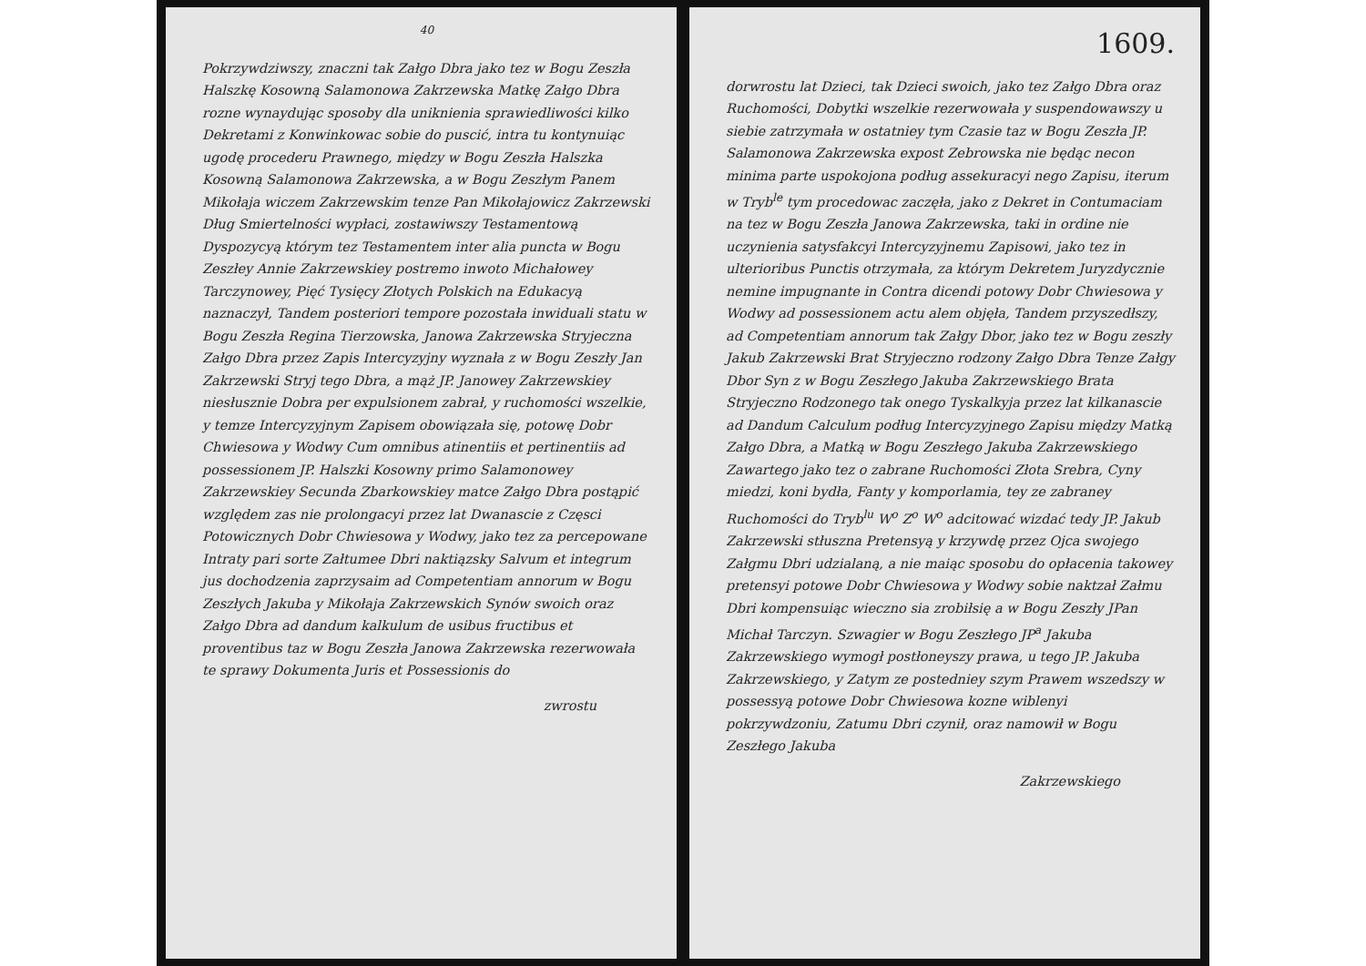40
Pokrzywdziwszy, znaczni tak Załgo Dbra jako tez w Bogu Zeszła Halszkę Kosowną Salamonowa Zakrzewska Matkę Załgo Dbra rozne wynaydując sposoby dla uniknienia sprawiedliwości kilko Dekretami z Konwinkowac sobie do puscić, intra tu kontynuiąc ugodę procederu Prawnego, między w Bogu Zeszła Halszka Kosowną Salamonowa Zakrzewska, a w Bogu Zeszłym Panem Mikołaja wiczem Zakrzewskim tenze Pan Mikołajowicz Zakrzewski Dług Smiertelności wypłaci, zostawiwszy Testamentową Dyspozycyą którym tez Testamentem inter alia puncta w Bogu Zeszłey Annie Zakrzewskiey postremo inwoto Michałowey Tarczynowey, Pięć Tysięcy Złotych Polskich na Edukacyą naznaczył, Tandem posteriori tempore pozostała inwiduali statu w Bogu Zeszła Regina Tierzowska, Janowa Zakrzewska Stryjeczna Załgo Dbra przez Zapis Intercyzyjny wyznała z w Bogu Zeszły Jan Zakrzewski Stryj tego Dbra, a mąż JP. Janowey Zakrzewskiey niesłusznie Dobra per expulsionem zabrał, y ruchomości wszelkie, y temze Intercyzyjnym Zapisem obowiązała się, potowę Dobr Chwiesowa y Wodwy Cum omnibus atinentiis et pertinentiis ad possessionem JP. Halszki Kosowny primo Salamonowey Zakrzewskiey Secunda Zbarkowskiey matce Załgo Dbra postąpić względem zas nie prolongacyi przez lat Dwanascie z Częsci Potowicznych Dobr Chwiesowa y Wodwy, jako tez za percepowane Intraty pari sorte Załtumee Dbri naktiązsky Salvum et integrum jus dochodzenia zaprzysaim ad Competentiam annorum w Bogu Zeszłych Jakuba y Mikołaja Zakrzewskich Synów swoich oraz Załgo Dbra ad dandum kalkulum de usibus fructibus et proventibus taz w Bogu Zeszła Janowa Zakrzewska rezerwowała te sprawy Dokumenta Juris et Possessionis do
zwrostu
1609.
dorwrostu lat Dzieci, tak Dzieci swoich, jako tez Załgo Dbra oraz Ruchomości, Dobytki wszelkie rezerwowała y suspendowawszy u siebie zatrzymała w ostatniey tym Czasie taz w Bogu Zeszła JP. Salamonowa Zakrzewska expost Zebrowska nie będąc necon minima parte uspokojona podług assekuracyi nego Zapisu, iterum w Tryb<sup>le</sup> tym procedowac zaczęła, jako z Dekret in Contumaciam na tez w Bogu Zeszła Janowa Zakrzewska, taki in ordine nie uczynienia satysfakcyi Intercyzyjnemu Zapisowi, jako tez in ulterioribus Punctis otrzymała, za którym Dekretem Juryzdycznie nemine impugnante in Contra dicendi potowy Dobr Chwiesowa y Wodwy ad possessionem actu alem objęła, Tandem przyszedłszy, ad Competentiam annorum tak Załgy Dbor, jako tez w Bogu zeszły Jakub Zakrzewski Brat Stryjeczno rodzony Załgo Dbra Tenze Załgy Dbor Syn z w Bogu Zeszłego Jakuba Zakrzewskiego Brata Stryjeczno Rodzonego tak onego Tyskalkyja przez lat kilkanascie ad Dandum Calculum podług Intercyzyjnego Zapisu między Matką Załgo Dbra, a Matką w Bogu Zeszłego Jakuba Zakrzewskiego Zawartego jako tez o zabrane Ruchomości Złota Srebra, Cyny miedzi, koni bydła, Fanty y komporlamia, tey ze zabraney Ruchomości do Tryb<sup>lu</sup> W<sup>o</sup> Z<sup>o</sup> W<sup>o</sup> adcitować wizdać tedy JP. Jakub Zakrzewski stłuszna Pretensyą y krzywdę przez Ojca swojego Załgmu Dbri udzialaną, a nie maiąc sposobu do opłacenia takowey pretensyi potowe Dobr Chwiesowa y Wodwy sobie naktzał Załmu Dbri kompensuiąc wieczno sia zrobiłsię a w Bogu Zeszły JPan Michał Tarczyn. Szwagier w Bogu Zeszłego JP<sup>a</sup> Jakuba Zakrzewskiego wymogł postłoneyszy prawa, u tego JP. Jakuba Zakrzewskiego, y Zatym ze postedniey szym Prawem wszedszy w possessyą potowe Dobr Chwiesowa kozne wiblenyi pokrzywdzoniu, Zatumu Dbri czynił, oraz namowił w Bogu Zeszłego Jakuba
Zakrzewskiego